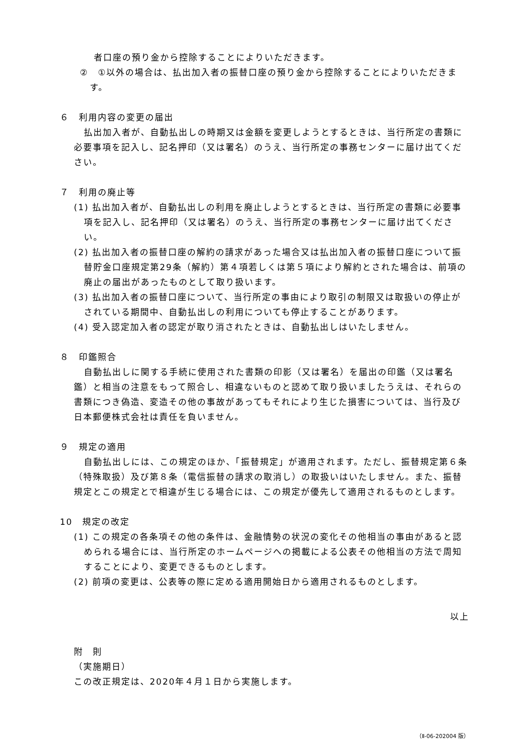者口座の預り金から控除することによりいただきます。
②　①以外の場合は、払出加入者の振替口座の預り金から控除することによりいただきます。
６　利用内容の変更の届出
払出加入者が、自動払出しの時期又は金額を変更しようとするときは、当行所定の書類に必要事項を記入し、記名押印（又は署名）のうえ、当行所定の事務センターに届け出てください。
７　利用の廃止等
(1) 払出加入者が、自動払出しの利用を廃止しようとするときは、当行所定の書類に必要事項を記入し、記名押印（又は署名）のうえ、当行所定の事務センターに届け出てください。
(2) 払出加入者の振替口座の解約の請求があった場合又は払出加入者の振替口座について振替貯金口座規定第29条（解約）第４項若しくは第５項により解約とされた場合は、前項の廃止の届出があったものとして取り扱います。
(3) 払出加入者の振替口座について、当行所定の事由により取引の制限又は取扱いの停止がされている期間中、自動払出しの利用についても停止することがあります。
(4) 受入認定加入者の認定が取り消されたときは、自動払出しはいたしません。
８　印鑑照合
自動払出しに関する手続に使用された書類の印影（又は署名）を届出の印鑑（又は署名鑑）と相当の注意をもって照合し、相違ないものと認めて取り扱いましたうえは、それらの書類につき偽造、変造その他の事故があってもそれにより生じた損害については、当行及び日本郵便株式会社は責任を負いません。
９　規定の適用
自動払出しには、この規定のほか、「振替規定」が適用されます。ただし、振替規定第６条（特殊取扱）及び第８条（電信振替の請求の取消し）の取扱いはいたしません。また、振替規定とこの規定とで相違が生じる場合には、この規定が優先して適用されるものとします。
10　規定の改定
(1) この規定の各条項その他の条件は、金融情勢の状況の変化その他相当の事由があると認められる場合には、当行所定のホームページへの掲載による公表その他相当の方法で周知することにより、変更できるものとします。
(2) 前項の変更は、公表等の際に定める適用開始日から適用されるものとします。
以上
附　則
（実施期日）
この改正規定は、2020年４月１日から実施します。
（Ⅱ-06-202004 版）